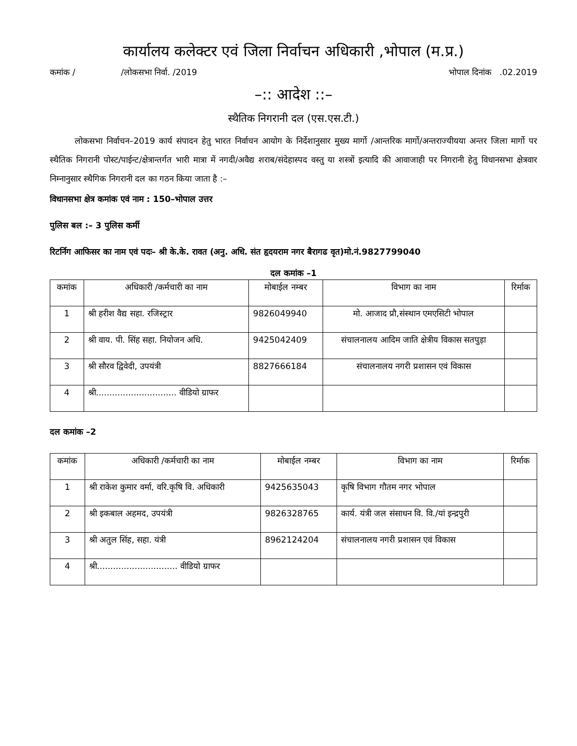कार्यालय कलेक्टर एवं जिला निर्वाचन अधिकारी ,भोपाल (म.प्र.)
कमांक / /लोकसभा निर्वा. /2019 भोपाल दिनांक .02.2019
–:: आदेश ::–
स्थैतिक निगरानी दल (एस.एस.टी.)
लोकसभा निर्वाचन–2019 कार्य संपादन हेतु भारत निर्वाचन आयोग के निर्देशानुसार मुख्य मार्गो /आन्तरिक मार्गो/अन्तराज्यीयया अन्तर जिला मार्गो पर स्थैतिक निगरानी पोस्ट/पाईन्ट/क्षेत्रान्तर्गत भारी मात्रा में नगदी/अवैद्य शराब/संदेहास्पद वस्तु या शस्त्रों इत्यादि की आवाजाही पर निगरानी हेतु विधानसभा क्षेत्रवार निम्नानुसार स्थैगिक निगरानी दल का गठन किया जाता है :–
विधानसभा क्षेत्र कमांक एवं नाम : 150–भोपाल उत्तर
पुलिस बल :– 3 पुलिस कर्मी
रिटर्निग आफिसर का नाम एवं पदः– श्री के.के. रावत (अनु. अधि. संत हृदयराम नगर बैरागढ वृत)मो.नं.9827799040
दल कमांक –1
| कमांक | अधिकारी /कर्मचारी का नाम | मोबाईल नम्बर | विभाग का नाम | रिर्माक |
| --- | --- | --- | --- | --- |
| 1 | श्री हरीश वैद्य सहा. रजिस्ट्रार | 9826049940 | मो. आजाद प्रौ,संस्थान एमएसिटी भोपाल | |
| 2 | श्री वाय. पी. सिंह सहा. नियोजन अधि. | 9425042409 | संचालनालय आदिम जाति क्षेत्रीय विकास सतपुड़ा | |
| 3 | श्री सौरव द्विवेदी, उपयंत्री | 8827666184 | संचालनालय नगरी प्रशासन एवं विकास | |
| 4 | श्री.............................. वीडियो ग्राफर | | | |
दल कमांक –2
| कमांक | अधिकारी /कर्मचारी का नाम | मोबाईल नम्बर | विभाग का नाम | रिर्माक |
| --- | --- | --- | --- | --- |
| 1 | श्री राकेश कुमार वर्मा, वरि.कृषि वि. अधिकारी | 9425635043 | कृषि विभाग गौतम नगर भोपाल | |
| 2 | श्री इकबाल अहमद, उपयंत्री | 9826328765 | कार्य. यंत्री जल संसाधन वि. वि./यां इन्द्रपुरी | |
| 3 | श्री अतुल सिंह, सहा. यंत्री | 8962124204 | संचालनालय नगरी प्रशासन एवं विकास | |
| 4 | श्री.............................. वीडियो ग्राफर | | | |